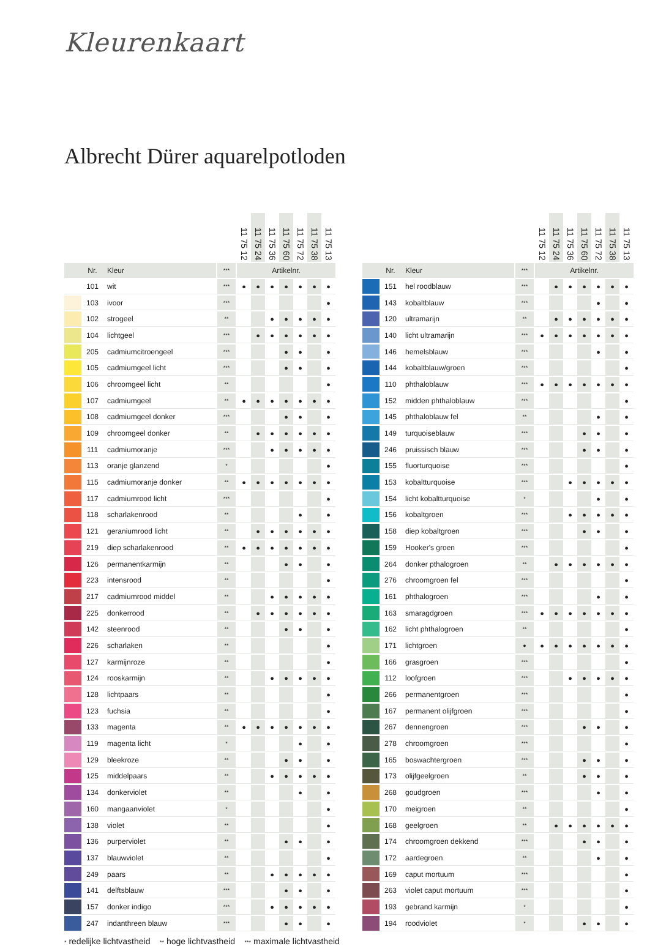Kleurenkaart
Albrecht Dürer aquarelpotloden
| | | | | 11 75 12 | 11 75 24 | 11 75 36 | 11 75 60 | 11 75 72 | 11 75 38 | 11 75 13 |
| --- | --- | --- | --- | --- | --- | --- | --- | --- | --- | --- |
| | Nr. | Kleur | *** | Artikelnr. | | | | | | |
| | 101 | wit | *** | ● | ● | ● | ● | ● | ● | ● |
| | 103 | ivoor | *** | | | | | | | ● |
| | 102 | strogeel | ** | | | ● | ● | ● | ● | ● |
| | 104 | lichtgeel | *** | | ● | ● | ● | ● | ● | ● |
| | 205 | cadmiumcitroengeel | *** | | | | ● | ● | | ● |
| | 105 | cadmiumgeel licht | *** | | | | ● | ● | | ● |
| | 106 | chroomgeel licht | ** | | | | | | | ● |
| | 107 | cadmiumgeel | ** | ● | ● | ● | ● | ● | ● | ● |
| | 108 | cadmiumgeel donker | *** | | | | ● | ● | | ● |
| | 109 | chroomgeel donker | ** | | ● | ● | ● | ● | ● | ● |
| | 111 | cadmiumoranje | *** | | | ● | ● | ● | ● | ● |
| | 113 | oranje glanzend | * | | | | | | | ● |
| | 115 | cadmiumoranje donker | ** | ● | ● | ● | ● | ● | ● | ● |
| | 117 | cadmiumrood licht | *** | | | | | | | ● |
| | 118 | scharlakenrood | ** | | | | | ● | | ● |
| | 121 | geraniumrood licht | ** | | ● | ● | ● | ● | ● | ● |
| | 219 | diep scharlakenrood | ** | ● | ● | ● | ● | ● | ● | ● |
| | 126 | permanentkarmijn | ** | | | | ● | ● | | ● |
| | 223 | intensrood | ** | | | | | | | ● |
| | 217 | cadmiumrood middel | ** | | | ● | ● | ● | ● | ● |
| | 225 | donkerrood | ** | | ● | ● | ● | ● | ● | ● |
| | 142 | steenrood | ** | | | | ● | ● | | ● |
| | 226 | scharlaken | ** | | | | | | | ● |
| | 127 | karmijnroze | ** | | | | | | | ● |
| | 124 | rooskarmijn | ** | | | ● | ● | ● | ● | ● |
| | 128 | lichtpaars | ** | | | | | | | ● |
| | 123 | fuchsia | ** | | | | | | | ● |
| | 133 | magenta | ** | ● | ● | ● | ● | ● | ● | ● |
| | 119 | magenta licht | * | | | | | ● | | ● |
| | 129 | bleekroze | ** | | | | ● | ● | | ● |
| | 125 | middelpaars | ** | | | ● | ● | ● | ● | ● |
| | 134 | donkerviolet | ** | | | | | ● | | ● |
| | 160 | mangaanviolet | * | | | | | | | ● |
| | 138 | violet | ** | | | | | | | ● |
| | 136 | purperviolet | ** | | | | ● | ● | | ● |
| | 137 | blauwviolet | ** | | | | | | | ● |
| | 249 | paars | ** | | | ● | ● | ● | ● | ● |
| | 141 | delftsblauw | *** | | | | ● | ● | | ● |
| | 157 | donker indigo | *** | | | ● | ● | ● | ● | ● |
| | 247 | indanthreen blauw | *** | | | | ● | ● | | ● |
| | | | | 11 75 12 | 11 75 24 | 11 75 36 | 11 75 60 | 11 75 72 | 11 75 38 | 11 75 13 |
| --- | --- | --- | --- | --- | --- | --- | --- | --- | --- | --- |
| | Nr. | Kleur | *** | Artikelnr. | | | | | | |
| | 151 | hel roodblauw | *** | | ● | ● | ● | ● | ● | ● |
| | 143 | kobaltblauw | *** | | | | | ● | | ● |
| | 120 | ultramarijn | ** | | ● | ● | ● | ● | ● | ● |
| | 140 | licht ultramarijn | *** | ● | ● | ● | ● | ● | ● | ● |
| | 146 | hemelsblauw | *** | | | | | ● | | ● |
| | 144 | kobaltblauw/groen | *** | | | | | | | ● |
| | 110 | phthaloblauw | *** | ● | ● | ● | ● | ● | ● | ● |
| | 152 | midden phthaloblauw | *** | | | | | | | ● |
| | 145 | phthaloblauw fel | ** | | | | | ● | | ● |
| | 149 | turquoiseblauw | *** | | | | ● | ● | | ● |
| | 246 | pruissisch blauw | *** | | | | ● | ● | | ● |
| | 155 | fluorturquoise | *** | | | | | | | ● |
| | 153 | kobaltturquoise | *** | | | ● | ● | ● | ● | ● |
| | 154 | licht kobaltturquoise | * | | | | | ● | | ● |
| | 156 | kobaltgroen | *** | | | ● | ● | ● | ● | ● |
| | 158 | diep kobaltgroen | *** | | | | ● | ● | | ● |
| | 159 | Hooker's groen | *** | | | | | | | ● |
| | 264 | donker pthalogroen | ** | | ● | ● | ● | ● | ● | ● |
| | 276 | chroomgroen fel | *** | | | | | | | ● |
| | 161 | phthalogroen | *** | | | | | ● | | ● |
| | 163 | smaragdgroen | *** | ● | ● | ● | ● | ● | ● | ● |
| | 162 | licht phthalogroen | ** | | | | | | | ● |
| | 171 | lichtgroen | ● | ● | ● | ● | ● | ● | ● | ● |
| | 166 | grasgroen | *** | | | | | | | ● |
| | 112 | loofgroen | *** | | | ● | ● | ● | ● | ● |
| | 266 | permanentgroen | *** | | | | | | | ● |
| | 167 | permanent olijfgroen | *** | | | | | | | ● |
| | 267 | dennengroen | *** | | | | ● | ● | | ● |
| | 278 | chroomgroen | *** | | | | | | | ● |
| | 165 | boswachtergroen | *** | | | | ● | ● | | ● |
| | 173 | olijfgeelgroen | ** | | | | ● | ● | | ● |
| | 268 | goudgroen | *** | | | | | ● | | ● |
| | 170 | meigroen | ** | | | | | | | ● |
| | 168 | geelgroen | ** | | ● | ● | ● | ● | ● | ● |
| | 174 | chroomgroen dekkend | *** | | | | ● | ● | | ● |
| | 172 | aardegroen | ** | | | | | ● | | ● |
| | 169 | caput mortuum | *** | | | | | | | ● |
| | 263 | violet caput mortuum | *** | | | | | | | ● |
| | 193 | gebrand karmijn | * | | | | | | | ● |
| | 194 | roodviolet | * | | | | ● | ● | | ● |
* redelijke lichtvastheid ** hoge lichtvastheid *** maximale lichtvastheid